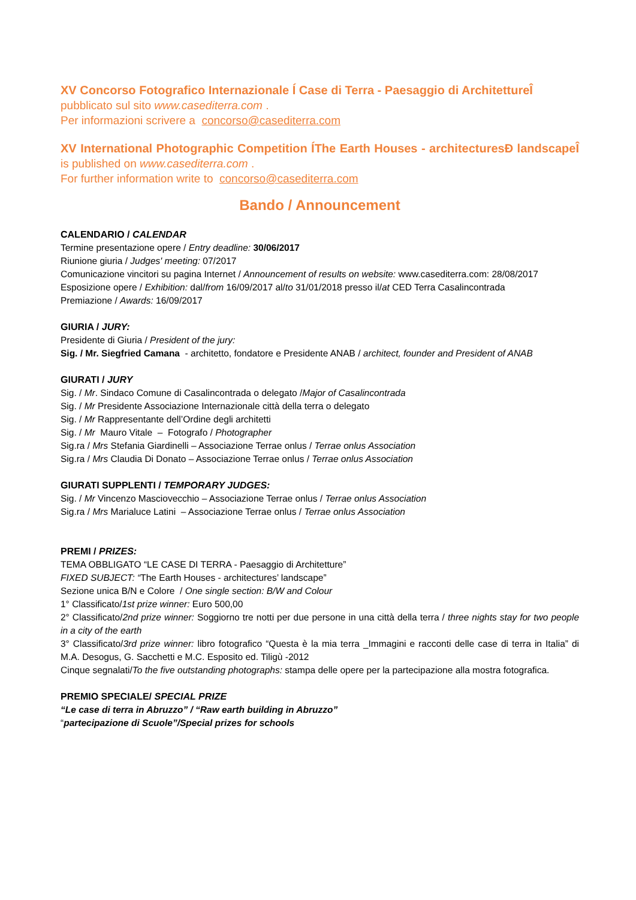XV Concorso Fotografico Internazionale Í Case di Terra - Paesaggio di ArchitettureÎ
pubblicato sul sito www.casediterra.com .
Per informazioni scrivere a concorso@casediterra.com
XV International Photographic Competition ÍThe Earth Houses - architecturesÐ landscapeÎ is published on www.casediterra.com .
For further information write to concorso@casediterra.com
Bando / Announcement
CALENDARIO / CALENDAR
Termine presentazione opere / Entry deadline: 30/06/2017
Riunione giuria / Judges' meeting: 07/2017
Comunicazione vincitori su pagina Internet / Announcement of results on website: www.casediterra.com: 28/08/2017
Esposizione opere / Exhibition: dal/from 16/09/2017 al/to 31/01/2018 presso il/at CED Terra Casalincontrada
Premiazione / Awards: 16/09/2017
GIURIA / JURY:
Presidente di Giuria / President of the jury:
Sig. / Mr. Siegfried Camana - architetto, fondatore e Presidente ANAB / architect, founder and President of ANAB
GIURATI / JURY
Sig. / Mr. Sindaco Comune di Casalincontrada o delegato /Major of Casalincontrada
Sig. / Mr Presidente Associazione Internazionale città della terra o delegato
Sig. / Mr Rappresentante dell’Ordine degli architetti
Sig. / Mr Mauro Vitale – Fotografo / Photographer
Sig.ra / Mrs Stefania Giardinelli – Associazione Terrae onlus / Terrae onlus Association
Sig.ra / Mrs Claudia Di Donato – Associazione Terrae onlus / Terrae onlus Association
GIURATI SUPPLENTI / TEMPORARY JUDGES:
Sig. / Mr Vincenzo Masciovecchio – Associazione Terrae onlus / Terrae onlus Association
Sig.ra / Mrs Marialuce Latini – Associazione Terrae onlus / Terrae onlus Association
PREMI / PRIZES:
TEMA OBBLIGATO “LE CASE DI TERRA - Paesaggio di Architetture”
FIXED SUBJECT: “The Earth Houses - architectures’ landscape”
Sezione unica B/N e Colore / One single section: B/W and Colour
1° Classificato/1st prize winner: Euro 500,00
2° Classificato/2nd prize winner: Soggiorno tre notti per due persone in una città della terra / three nights stay for two people in a city of the earth
3° Classificato/3rd prize winner: libro fotografico “Questa è la mia terra _Immagini e racconti delle case di terra in Italia” di M.A. Desogus, G. Sacchetti e M.C. Esposito ed. Tiligù -2012
Cinque segnalati/To the five outstanding photographs: stampa delle opere per la partecipazione alla mostra fotografica.
PREMIO SPECIALE/ SPECIAL PRIZE
“Le case di terra in Abruzzo” / “Raw earth building in Abruzzo”
“partecipazione di Scuole”/Special prizes for schools